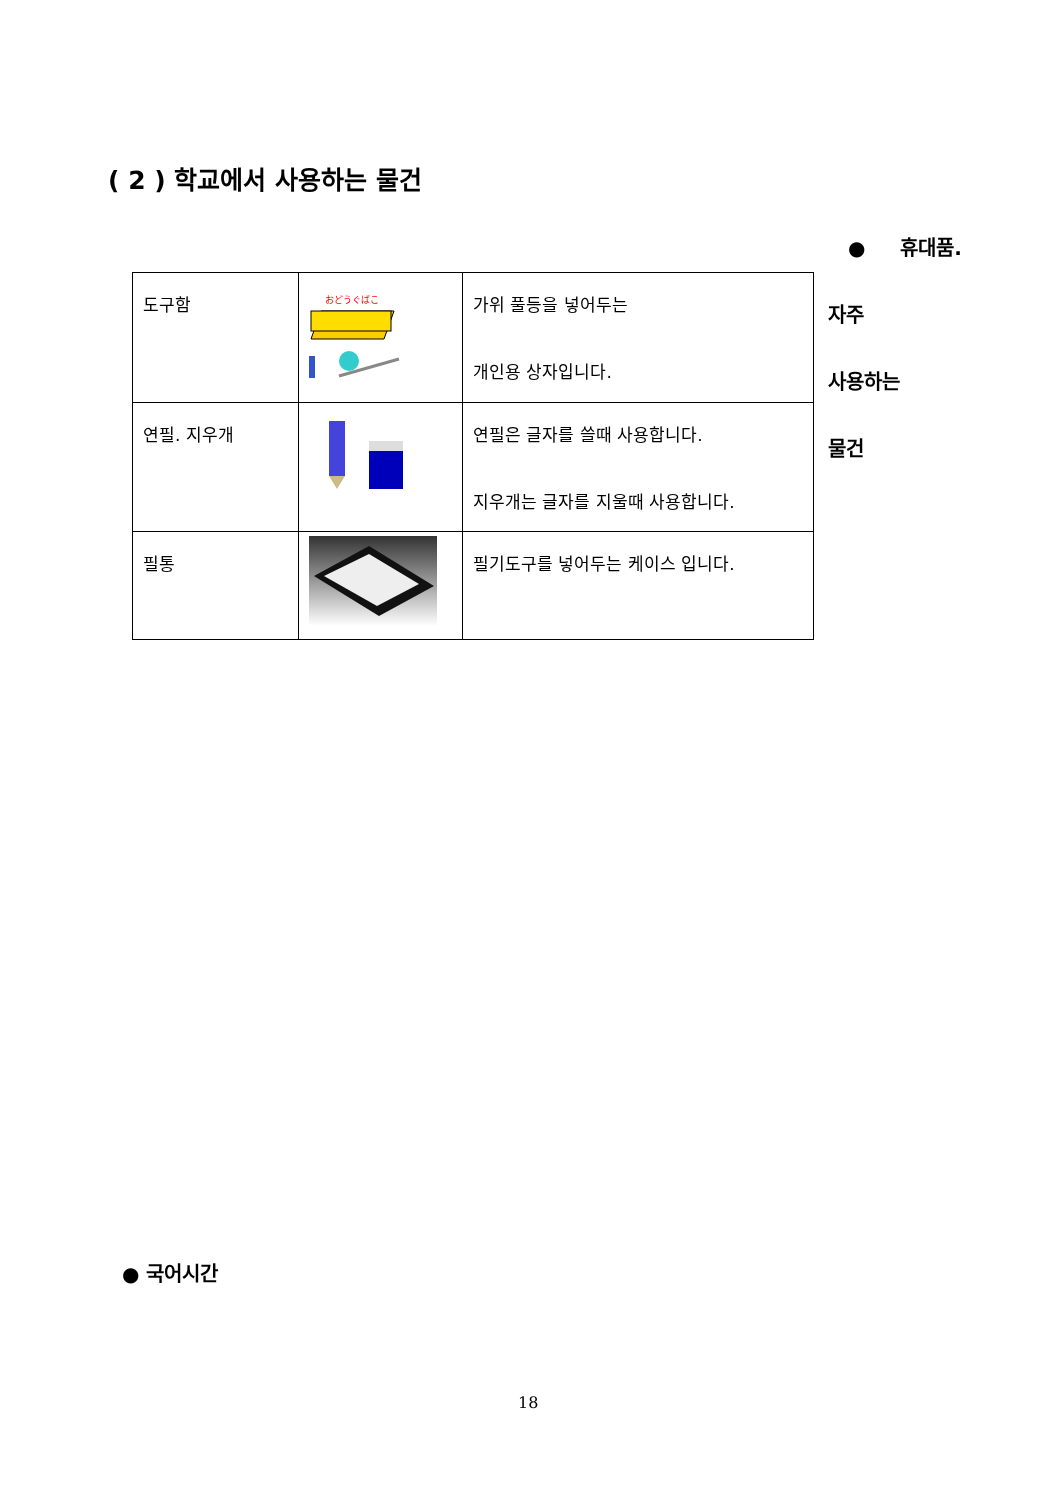( 2 ) 학교에서 사용하는 물건
● 휴대품.
자주
사용하는
물건
| 도구함 | おどうぐばこ | 가위 풀등을 넣어두는 개인용 상자입니다. |
| 연필. 지우개 | | 연필은 글자를 쓸때 사용합니다. 지우개는 글자를 지울때 사용합니다. |
| 필통 | | 필기도구를 넣어두는 케이스 입니다. |
● 국어시간
18